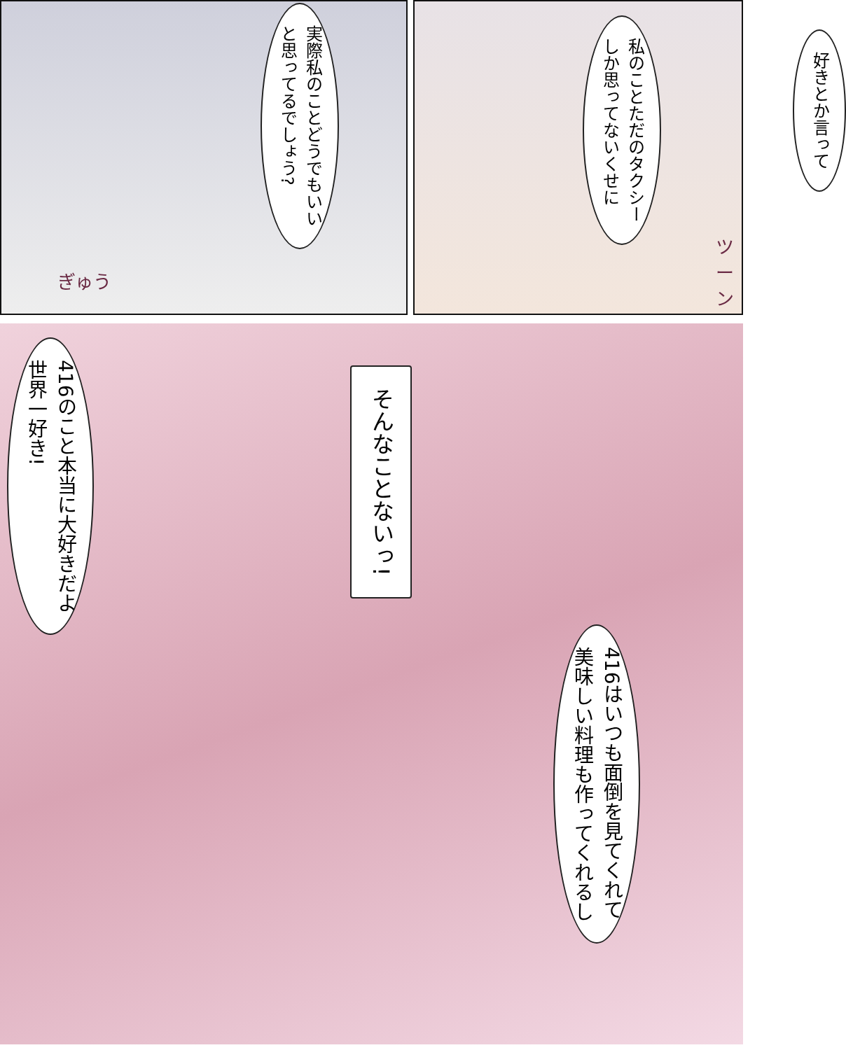実際私のことどうでもいい
と思ってるでしょう?
ぎゅう
私のことただのタクシー
しか思ってないくせに
好きとか言って
ツーン
416のこと本当に大好きだよ
世界一好き!
そんなことないっ!
416はいつも面倒を見てくれて
美味しい料理も作ってくれるし